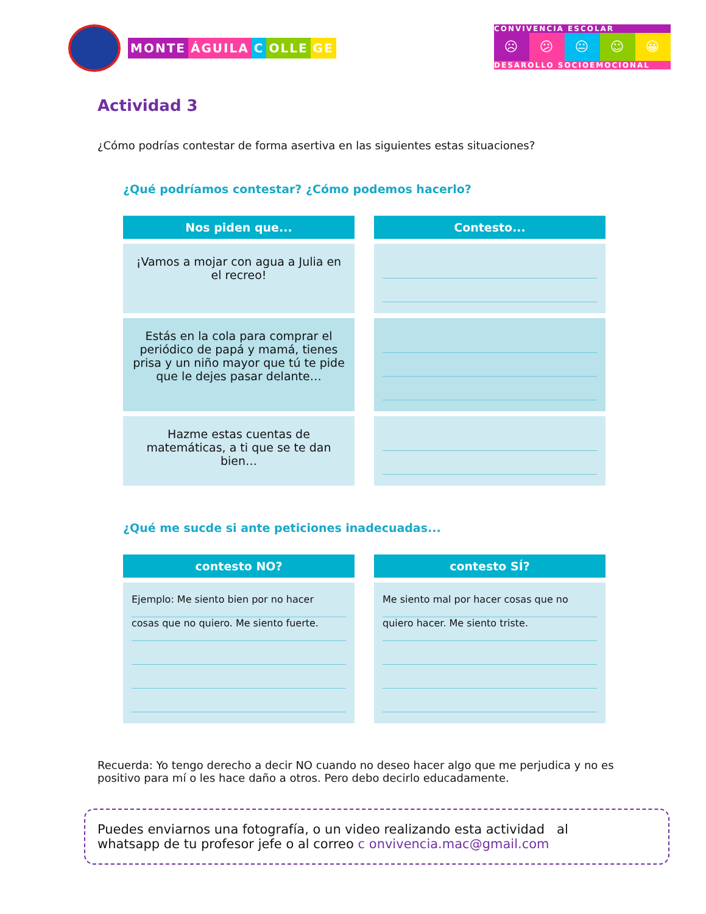MONTE ÁGUILA C OLLE GE
CONVIVENCIA ESCOLAR
☹ 😕 😐 ☺ 😀
DESAROLLO SOCIOEMOCIONAL
Actividad 3
¿Cómo podrías contestar de forma asertiva en las siguientes estas situaciones?
¿Qué podríamos contestar? ¿Cómo podemos hacerlo?
| Nos piden que... | Contesto... |
| --- | --- |
| ¡Vamos a mojar con agua a Julia en el recreo! | |
| Estás en la cola para comprar el periódico de papá y mamá, tienes prisa y un niño mayor que tú te pide que le dejes pasar delante… | |
| Hazme estas cuentas de matemáticas, a ti que se te dan bien… | |
¿Qué me sucde si ante peticiones inadecuadas...
| contesto NO? | contesto SÍ? |
| --- | --- |
| Ejemplo: Me siento bien por no hacer cosas que no quiero. Me siento fuerte. | Me siento mal por hacer cosas que no quiero hacer. Me siento triste. |
Recuerda: Yo tengo derecho a decir NO cuando no deseo hacer algo que me perjudica y no es positivo para mí o les hace daño a otros. Pero debo decirlo educadamente.
Puedes enviarnos una fotografía, o un video realizando esta actividad al
whatsapp de tu profesor jefe o al correo c onvivencia.mac@gmail.com